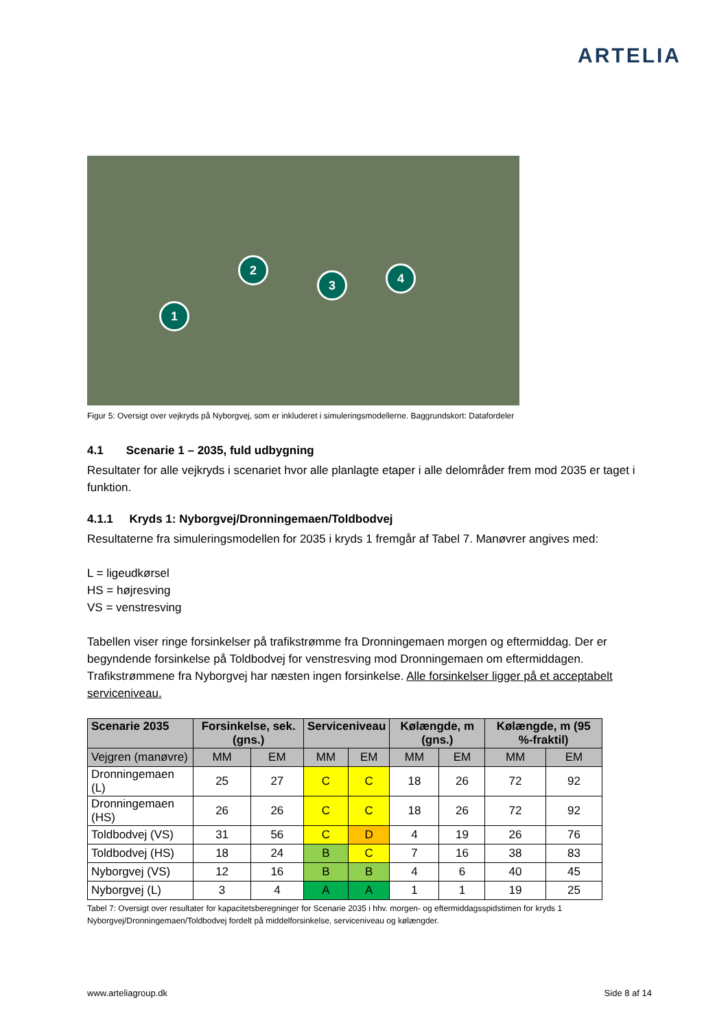ARTELIA
1
2
3 4
Figur 5: Oversigt over vejkryds på Nyborgvej, som er inkluderet i simuleringsmodellerne. Baggrundskort: Datafordeler
4.1 Scenarie 1 – 2035, fuld udbygning
Resultater for alle vejkryds i scenariet hvor alle planlagte etaper i alle delområder frem mod 2035 er taget i funktion.
4.1.1 Kryds 1: Nyborgvej/Dronningemaen/Toldbodvej
Resultaterne fra simuleringsmodellen for 2035 i kryds 1 fremgår af Tabel 7. Manøvrer angives med:
L = ligeudkørsel
HS = højresving
VS = venstresving
Tabellen viser ringe forsinkelser på trafikstrømme fra Dronningemaen morgen og eftermiddag. Der er begyndende forsinkelse på Toldbodvej for venstresving mod Dronningemaen om eftermiddagen. Trafikstrømmene fra Nyborgvej har næsten ingen forsinkelse. Alle forsinkelser ligger på et acceptabelt serviceniveau.
| Scenarie 2035 | Forsinkelse, sek. (gns.) | | Serviceniveau | | Kølængde, m (gns.) | | Kølængde, m (95 %-fraktil) | |
| --- | --- | --- | --- | --- | --- | --- | --- | --- |
| Vejgren (manøvre) | MM | EM | MM | EM | MM | EM | MM | EM |
| Dronningemaen (L) | 25 | 27 | C | C | 18 | 26 | 72 | 92 |
| Dronningemaen (HS) | 26 | 26 | C | C | 18 | 26 | 72 | 92 |
| Toldbodvej (VS) | 31 | 56 | C | D | 4 | 19 | 26 | 76 |
| Toldbodvej (HS) | 18 | 24 | B | C | 7 | 16 | 38 | 83 |
| Nyborgvej (VS) | 12 | 16 | B | B | 4 | 6 | 40 | 45 |
| Nyborgvej (L) | 3 | 4 | A | A | 1 | 1 | 19 | 25 |
Tabel 7: Oversigt over resultater for kapacitetsberegninger for Scenarie 2035 i hhv. morgen- og eftermiddagsspidstimen for kryds 1 Nyborgvej/Dronningemaen/Toldbodvej fordelt på middelforsinkelse, serviceniveau og kølængder.
www.arteliagroup.dk Side 8 af 14